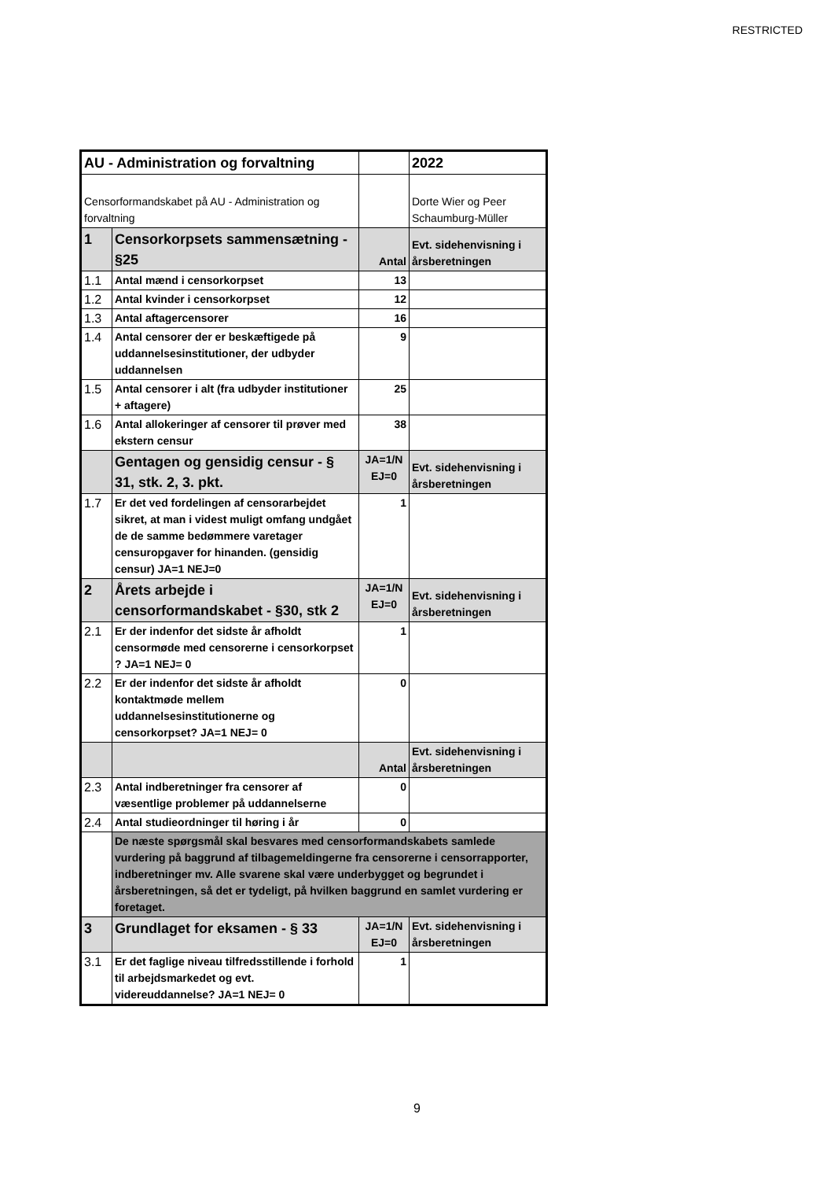RESTRICTED
| AU - Administration og forvaltning | | | 2022 |
| Censorformandskabet på AU - Administration og forvaltning | | | Dorte Wier og Peer Schaumburg-Müller |
| 1 | Censorkorpsets sammensætning - §25 | Antal | Evt. sidehenvisning i årsberetningen |
| 1.1 | Antal mænd i censorkorpset | 13 | |
| 1.2 | Antal kvinder i censorkorpset | 12 | |
| 1.3 | Antal aftagercensorer | 16 | |
| 1.4 | Antal censorer der er beskæftigede på uddannelsesinstitutioner, der udbyder uddannelsen | 9 | |
| 1.5 | Antal censorer i alt (fra udbyder institutioner + aftagere) | 25 | |
| 1.6 | Antal allokeringer af censorer til prøver med ekstern censur | 38 | |
| | Gentagen og gensidig censur - § 31, stk. 2, 3. pkt. | JA=1/N EJ=0 | Evt. sidehenvisning i årsberetningen |
| 1.7 | Er det ved fordelingen af censorarbejdet sikret, at man i videst muligt omfang undgået de de samme bedømmere varetager censuropgaver for hinanden. (gensidig censur) JA=1 NEJ=0 | 1 | |
| 2 | Årets arbejde i censorformandskabet - §30, stk 2 | JA=1/N EJ=0 | Evt. sidehenvisning i årsberetningen |
| 2.1 | Er der indenfor det sidste år afholdt censormøde med censorerne i censorkorpset ? JA=1 NEJ= 0 | 1 | |
| 2.2 | Er der indenfor det sidste år afholdt kontaktmøde mellem uddannelsesinstitutionerne og censorkorpset? JA=1 NEJ= 0 | 0 | |
| | | Antal | Evt. sidehenvisning i årsberetningen |
| 2.3 | Antal indberetninger fra censorer af væsentlige problemer på uddannelserne | 0 | |
| 2.4 | Antal studieordninger til høring i år | 0 | |
| | De næste spørgsmål skal besvares med censorformandskabets samlede vurdering på baggrund af tilbagemeldingerne fra censorerne i censorrapporter, indberetninger mv. Alle svarene skal være underbygget og begrundet i årsberetningen, så det er tydeligt, på hvilken baggrund en samlet vurdering er foretaget. | | |
| 3 | Grundlaget for eksamen - § 33 | JA=1/N EJ=0 | Evt. sidehenvisning i årsberetningen |
| 3.1 | Er det faglige niveau tilfredsstillende i forhold til arbejdsmarkedet og evt. videreuddannelse? JA=1 NEJ= 0 | 1 | |
9